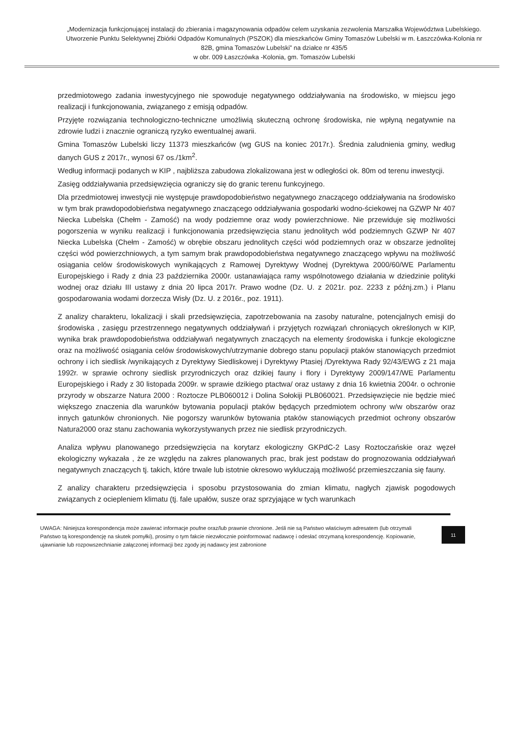„Modernizacja funkcjonującej instalacji do zbierania i magazynowania odpadów celem uzyskania zezwolenia Marszałka Województwa Lubelskiego. Utworzenie Punktu Selektywnej Zbiórki Odpadów Komunalnych (PSZOK) dla mieszkańców Gminy Tomaszów Lubelski w m. Łaszczówka-Kolonia nr 82B, gmina Tomaszów Lubelski” na działce nr 435/5
w obr. 009 Łaszczówka -Kolonia, gm. Tomaszów Lubelski
przedmiotowego zadania inwestycyjnego nie spowoduje negatywnego oddziaływania na środowisko, w miejscu jego realizacji i funkcjonowania, związanego z emisją odpadów.
Przyjęte rozwiązania technologiczno-techniczne umożliwią skuteczną ochronę środowiska, nie wpłyną negatywnie na zdrowie ludzi i znacznie ograniczą ryzyko ewentualnej awarii.
Gmina Tomaszów Lubelski liczy 11373 mieszkańców (wg GUS na koniec 2017r.). Średnia zaludnienia gminy, według danych GUS z 2017r., wynosi 67 os./1km<sup>2</sup>.
Według informacji podanych w KIP , najbliższa zabudowa zlokalizowana jest w odległości ok. 80m od terenu inwestycji.
Zasięg oddziaływania przedsięwzięcia ograniczy się do granic terenu funkcyjnego.
Dla przedmiotowej inwestycji nie występuje prawdopodobieństwo negatywnego znaczącego oddziaływania na środowisko w tym brak prawdopodobieństwa negatywnego znaczącego oddziaływania gospodarki wodno-ściekowej na GZWP Nr 407 Niecka Lubelska (Chełm - Zamość) na wody podziemne oraz wody powierzchniowe. Nie przewiduje się możliwości pogorszenia w wyniku realizacji i funkcjonowania przedsięwzięcia stanu jednolitych wód podziemnych GZWP Nr 407 Niecka Lubelska (Chełm - Zamość) w obrębie obszaru jednolitych części wód podziemnych oraz w obszarze jednolitej części wód powierzchniowych, a tym samym brak prawdopodobieństwa negatywnego znaczącego wpływu na możliwość osiągania celów środowiskowych wynikających z Ramowej Dyrektywy Wodnej (Dyrektywa 2000/60/WE Parlamentu Europejskiego i Rady z dnia 23 października 2000r. ustanawiająca ramy wspólnotowego działania w dziedzinie polityki wodnej oraz działu III ustawy z dnia 20 lipca 2017r. Prawo wodne (Dz. U. z 2021r. poz. 2233 z późnj.zm.) i Planu gospodarowania wodami dorzecza Wisły (Dz. U. z 2016r., poz. 1911).
Z analizy charakteru, lokalizacji i skali przedsięwzięcia, zapotrzebowania na zasoby naturalne, potencjalnych emisji do środowiska , zasięgu przestrzennego negatywnych oddziaływań i przyjętych rozwiązań chroniących określonych w KIP, wynika brak prawdopodobieństwa oddziaływań negatywnych znaczących na elementy środowiska i funkcje ekologiczne oraz na możliwość osiągania celów środowiskowych/utrzymanie dobrego stanu populacji ptaków stanowiących przedmiot ochrony i ich siedlisk /wynikających z Dyrektywy Siedliskowej i Dyrektywy Ptasiej /Dyrektywa Rady 92/43/EWG z 21 maja 1992r. w sprawie ochrony siedlisk przyrodniczych oraz dzikiej fauny i flory i Dyrektywy 2009/147/WE Parlamentu Europejskiego i Rady z 30 listopada 2009r. w sprawie dzikiego ptactwa/ oraz ustawy z dnia 16 kwietnia 2004r. o ochronie przyrody w obszarze Natura 2000 : Roztocze PLB060012 i Dolina Sołokiji PLB060021. Przedsięwzięcie nie będzie mieć większego znaczenia dla warunków bytowania populacji ptaków będących przedmiotem ochrony w/w obszarów oraz innych gatunków chronionych. Nie pogorszy warunków bytowania ptaków stanowiących przedmiot ochrony obszarów Natura2000 oraz stanu zachowania wykorzystywanych przez nie siedlisk przyrodniczych.
Analiza wpływu planowanego przedsięwzięcia na korytarz ekologiczny GKPdC-2 Lasy Roztoczańskie oraz węzeł ekologiczny wykazała , że ze względu na zakres planowanych prac, brak jest podstaw do prognozowania oddziaływań negatywnych znaczących tj. takich, które trwale lub istotnie okresowo wykluczają możliwość przemieszczania się fauny.
Z analizy charakteru przedsięwzięcia i sposobu przystosowania do zmian klimatu, nagłych zjawisk pogodowych związanych z ociepleniem klimatu (tj. fale upałów, susze oraz sprzyjające w tych warunkach
UWAGA: Niniejsza korespondencja może zawierać informacje poufne oraz/lub prawnie chronione. Jeśli nie są Państwo właściwym adresatem (lub otrzymali Państwo tą korespondencję na skutek pomyłki), prosimy o tym fakcie niezwłocznie poinformować nadawcę i odesłać otrzymaną korespondencję. Kopiowanie, ujawnianie lub rozpowszechnianie załączonej informacji bez zgody jej nadawcy jest zabronione
11